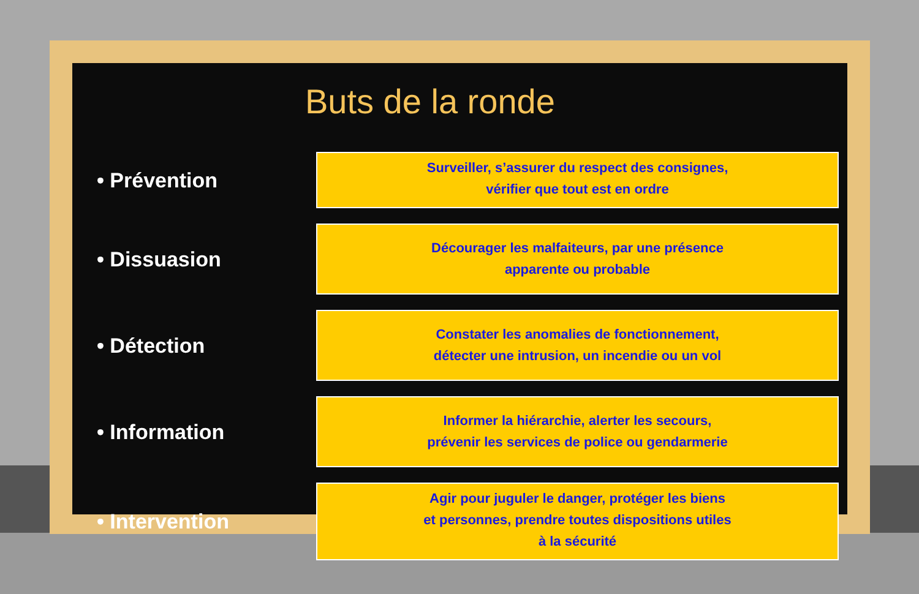Buts de la ronde
• Prévention
Surveiller, s’assurer du respect des consignes,
vérifier que tout est en ordre
• Dissuasion
Décourager les malfaiteurs, par une présence
apparente ou probable
• Détection
Constater les anomalies de fonctionnement,
détecter une intrusion, un incendie ou un vol
• Information
Informer la hiérarchie, alerter les secours,
prévenir les services de police ou gendarmerie
• Intervention
Agir pour juguler le danger, protéger les biens
et personnes, prendre toutes dispositions utiles
à la sécurité